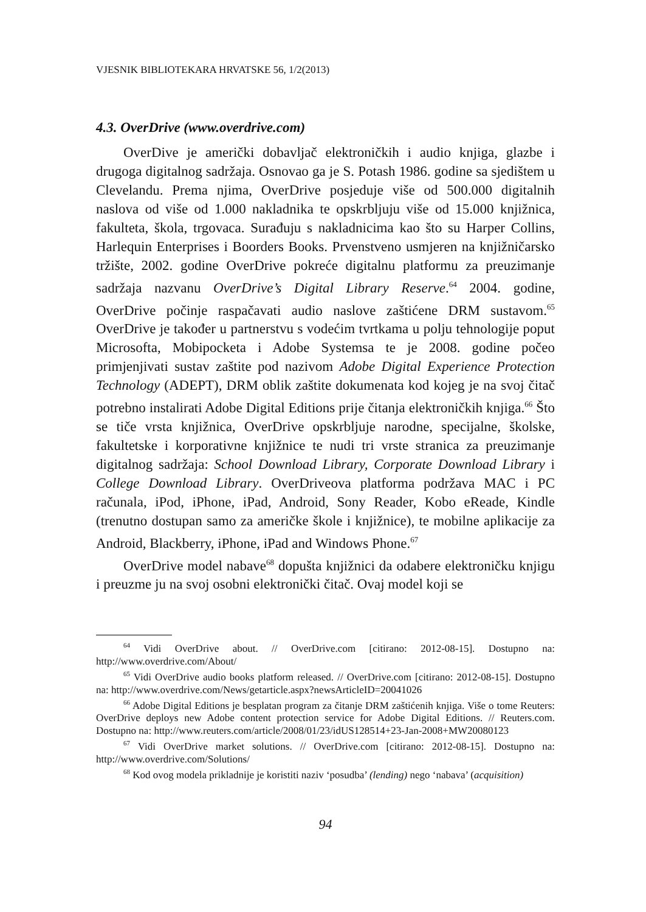VJESNIK BIBLIOTEKARA HRVATSKE 56, 1/2(2013)
4.3. OverDrive (www.overdrive.com)
OverDive je američki dobavljač elektroničkih i audio knjiga, glazbe i drugoga digitalnog sadržaja. Osnovao ga je S. Potash 1986. godine sa sjedištem u Clevelandu. Prema njima, OverDrive posjeduje više od 500.000 digitalnih naslova od više od 1.000 nakladnika te opskrbljuju više od 15.000 knjižnica, fakulteta, škola, trgovaca. Surađuju s nakladnicima kao što su Harper Collins, Harlequin Enterprises i Boorders Books. Prvenstveno usmjeren na knjižničarsko tržište, 2002. godine OverDrive pokreće digitalnu platformu za preuzimanje sadržaja nazvanu OverDrive’s Digital Library Reserve.<sup>64</sup> 2004. godine, OverDrive počinje raspačavati audio naslove zaštićene DRM sustavom.<sup>65</sup> OverDrive je također u partnerstvu s vodećim tvrtkama u polju tehnologije poput Microsofta, Mobipocketa i Adobe Systemsa te je 2008. godine počeo primjenjivati sustav zaštite pod nazivom Adobe Digital Experience Protection Technology (ADEPT), DRM oblik zaštite dokumenata kod kojeg je na svoj čitač potrebno instalirati Adobe Digital Editions prije čitanja elektroničkih knjiga.<sup>66</sup> Što se tiče vrsta knjižnica, OverDrive opskrbljuje narodne, specijalne, školske, fakultetske i korporativne knjižnice te nudi tri vrste stranica za preuzimanje digitalnog sadržaja: School Download Library, Corporate Download Library i College Download Library. OverDriveova platforma podržava MAC i PC računala, iPod, iPhone, iPad, Android, Sony Reader, Kobo eReade, Kindle (trenutno dostupan samo za američke škole i knjižnice), te mobilne aplikacije za Android, Blackberry, iPhone, iPad and Windows Phone.<sup>67</sup>
OverDrive model nabave<sup>68</sup> dopušta knjižnici da odabere elektroničku knjigu i preuzme ju na svoj osobni elektronički čitač. Ovaj model koji se
<sup>64</sup> Vidi OverDrive about. // OverDrive.com [citirano: 2012-08-15]. Dostupno na: http://www.overdrive.com/About/
<sup>65</sup> Vidi OverDrive audio books platform released. // OverDrive.com [citirano: 2012-08-15]. Dostupno na: http://www.overdrive.com/News/getarticle.aspx?newsArticleID=20041026
<sup>66</sup> Adobe Digital Editions je besplatan program za čitanje DRM zaštićenih knjiga. Više o tome Reuters: OverDrive deploys new Adobe content protection service for Adobe Digital Editions. // Reuters.com. Dostupno na: http://www.reuters.com/article/2008/01/23/idUS128514+23-Jan-2008+MW20080123
<sup>67</sup> Vidi OverDrive market solutions. // OverDrive.com [citirano: 2012-08-15]. Dostupno na: http://www.overdrive.com/Solutions/
<sup>68</sup> Kod ovog modela prikladnije je koristiti naziv ‘posudba’ (lending) nego ‘nabava’ (acquisition)
94